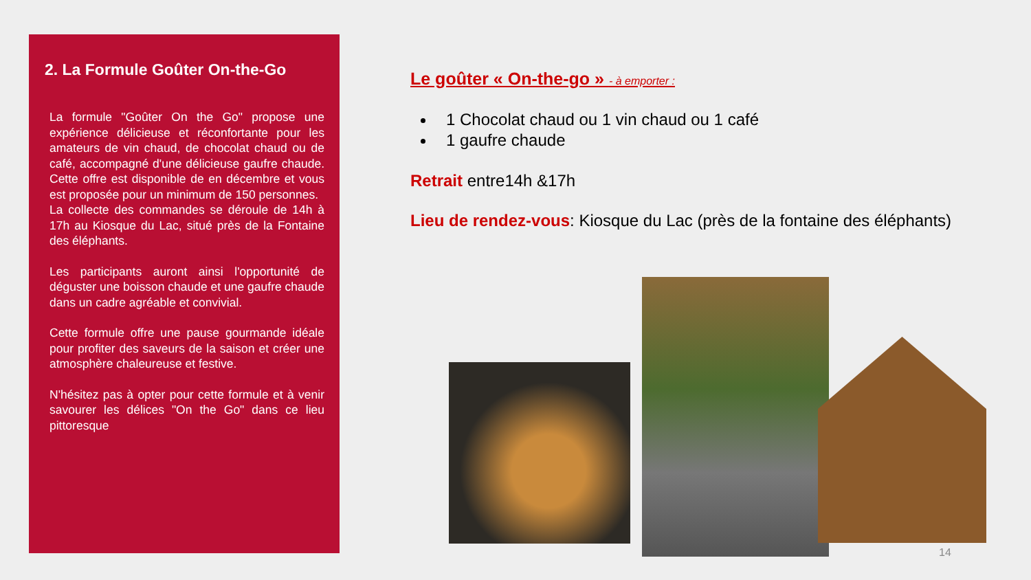2. La Formule Goûter On-the-Go
La formule "Goûter On the Go" propose une expérience délicieuse et réconfortante pour les amateurs de vin chaud, de chocolat chaud ou de café, accompagné d'une délicieuse gaufre chaude. Cette offre est disponible de en décembre et vous est proposée pour un minimum de 150 personnes.
La collecte des commandes se déroule de 14h à 17h au Kiosque du Lac, situé près de la Fontaine des éléphants.
Les participants auront ainsi l'opportunité de déguster une boisson chaude et une gaufre chaude dans un cadre agréable et convivial.
Cette formule offre une pause gourmande idéale pour profiter des saveurs de la saison et créer une atmosphère chaleureuse et festive.
N'hésitez pas à opter pour cette formule et à venir savourer les délices "On the Go" dans ce lieu pittoresque
Le goûter « On-the-go » - à emporter :
1 Chocolat chaud ou 1 vin chaud ou 1 café
1 gaufre chaude
Retrait entre14h &17h
Lieu de rendez-vous: Kiosque du Lac (près de la fontaine des éléphants)
14